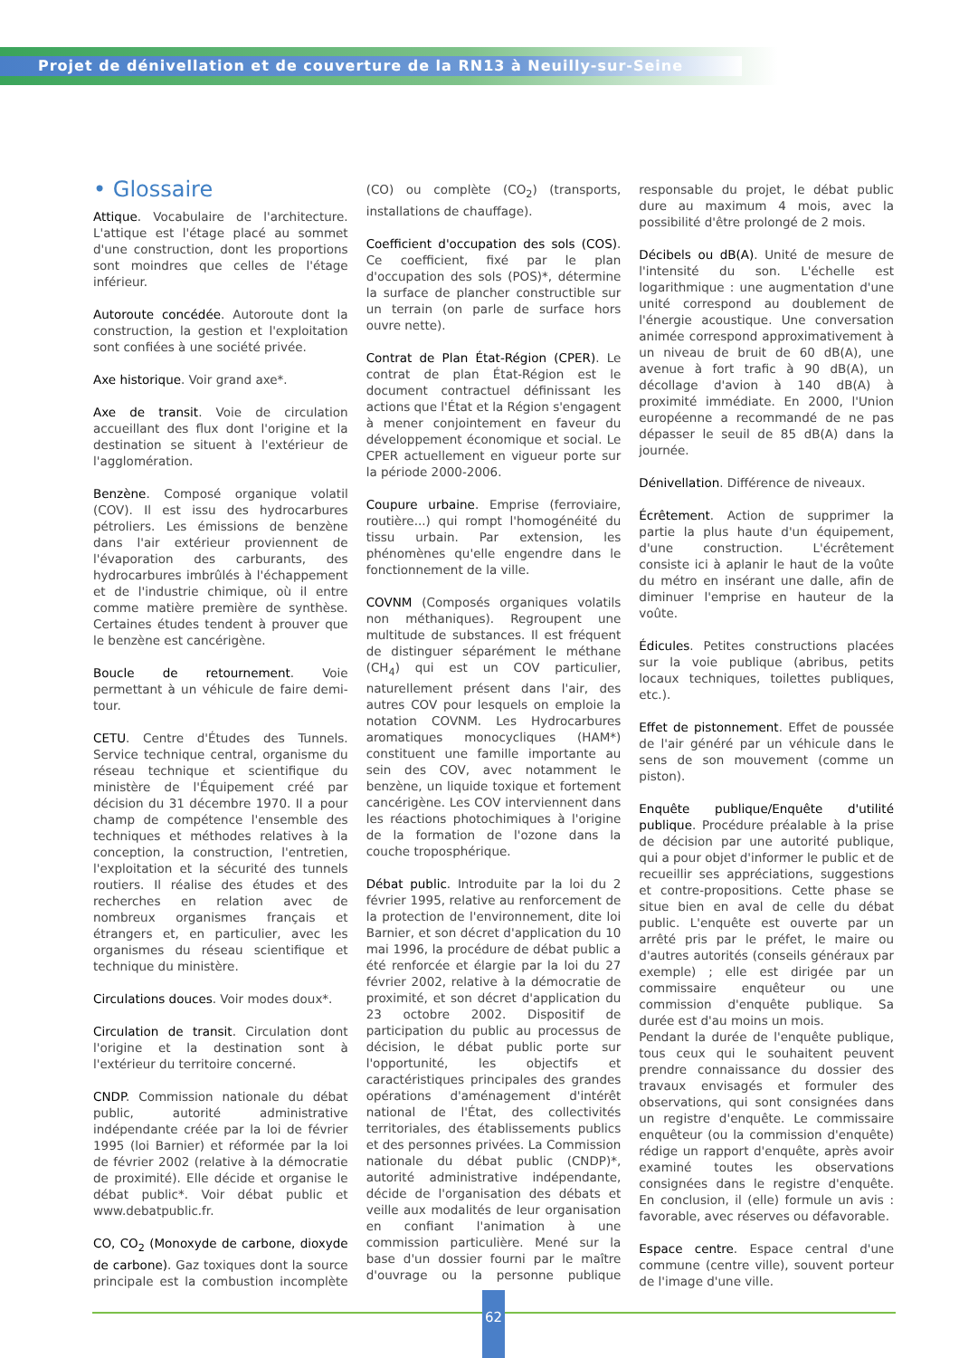Projet de dénivellation et de couverture de la RN13 à Neuilly-sur-Seine
• Glossaire
Attique. Vocabulaire de l'architecture. L'attique est l'étage placé au sommet d'une construction, dont les proportions sont moindres que celles de l'étage inférieur.
Autoroute concédée. Autoroute dont la construction, la gestion et l'exploitation sont confiées à une société privée.
Axe historique. Voir grand axe*.
Axe de transit. Voie de circulation accueillant des flux dont l'origine et la destination se situent à l'extérieur de l'agglomération.
Benzène. Composé organique volatil (COV). Il est issu des hydrocarbures pétroliers. Les émissions de benzène dans l'air extérieur proviennent de l'évaporation des carburants, des hydrocarbures imbrûlés à l'échappement et de l'industrie chimique, où il entre comme matière première de synthèse. Certaines études tendent à prouver que le benzène est cancérigène.
Boucle de retournement. Voie permettant à un véhicule de faire demi-tour.
CETU. Centre d'Études des Tunnels. Service technique central, organisme du réseau technique et scientifique du ministère de l'Équipement créé par décision du 31 décembre 1970. Il a pour champ de compétence l'ensemble des techniques et méthodes relatives à la conception, la construction, l'entretien, l'exploitation et la sécurité des tunnels routiers. Il réalise des études et des recherches en relation avec de nombreux organismes français et étrangers et, en particulier, avec les organismes du réseau scientifique et technique du ministère.
Circulations douces. Voir modes doux*.
Circulation de transit. Circulation dont l'origine et la destination sont à l'extérieur du territoire concerné.
CNDP. Commission nationale du débat public, autorité administrative indépendante créée par la loi de février 1995 (loi Barnier) et réformée par la loi de février 2002 (relative à la démocratie de proximité). Elle décide et organise le débat public*. Voir débat public et www.debatpublic.fr.
CO, CO<sub>2</sub> (Monoxyde de carbone, dioxyde de carbone). Gaz toxiques dont la source principale est la combustion incomplète (CO) ou complète (CO<sub>2</sub>) (transports, installations de chauffage).
Coefficient d'occupation des sols (COS). Ce coefficient, fixé par le plan d'occupation des sols (POS)*, détermine la surface de plancher constructible sur un terrain (on parle de surface hors ouvre nette).
Contrat de Plan État-Région (CPER). Le contrat de plan État-Région est le document contractuel définissant les actions que l'État et la Région s'engagent à mener conjointement en faveur du développement économique et social. Le CPER actuellement en vigueur porte sur la période 2000-2006.
Coupure urbaine. Emprise (ferroviaire, routière...) qui rompt l'homogénéité du tissu urbain. Par extension, les phénomènes qu'elle engendre dans le fonctionnement de la ville.
COVNM (Composés organiques volatils non méthaniques). Regroupent une multitude de substances. Il est fréquent de distinguer séparément le méthane (CH<sub>4</sub>) qui est un COV particulier, naturellement présent dans l'air, des autres COV pour lesquels on emploie la notation COVNM. Les Hydrocarbures aromatiques monocycliques (HAM*) constituent une famille importante au sein des COV, avec notamment le benzène, un liquide toxique et fortement cancérigène. Les COV interviennent dans les réactions photochimiques à l'origine de la formation de l'ozone dans la couche troposphérique.
Débat public. Introduite par la loi du 2 février 1995, relative au renforcement de la protection de l'environnement, dite loi Barnier, et son décret d'application du 10 mai 1996, la procédure de débat public a été renforcée et élargie par la loi du 27 février 2002, relative à la démocratie de proximité, et son décret d'application du 23 octobre 2002. Dispositif de participation du public au processus de décision, le débat public porte sur l'opportunité, les objectifs et caractéristiques principales des grandes opérations d'aménagement d'intérêt national de l'État, des collectivités territoriales, des établissements publics et des personnes privées. La Commission nationale du débat public (CNDP)*, autorité administrative indépendante, décide de l'organisation des débats et veille aux modalités de leur organisation en confiant l'animation à une commission particulière. Mené sur la base d'un dossier fourni par le maître d'ouvrage ou la personne publique responsable du projet, le débat public dure au maximum 4 mois, avec la possibilité d'être prolongé de 2 mois.
Décibels ou dB(A). Unité de mesure de l'intensité du son. L'échelle est logarithmique : une augmentation d'une unité correspond au doublement de l'énergie acoustique. Une conversation animée correspond approximativement à un niveau de bruit de 60 dB(A), une avenue à fort trafic à 90 dB(A), un décollage d'avion à 140 dB(A) à proximité immédiate. En 2000, l'Union européenne a recommandé de ne pas dépasser le seuil de 85 dB(A) dans la journée.
Dénivellation. Différence de niveaux.
Écrêtement. Action de supprimer la partie la plus haute d'un équipement, d'une construction. L'écrêtement consiste ici à aplanir le haut de la voûte du métro en insérant une dalle, afin de diminuer l'emprise en hauteur de la voûte.
Édicules. Petites constructions placées sur la voie publique (abribus, petits locaux techniques, toilettes publiques, etc.).
Effet de pistonnement. Effet de poussée de l'air généré par un véhicule dans le sens de son mouvement (comme un piston).
Enquête publique/Enquête d'utilité publique. Procédure préalable à la prise de décision par une autorité publique, qui a pour objet d'informer le public et de recueillir ses appréciations, suggestions et contre-propositions. Cette phase se situe bien en aval de celle du débat public. L'enquête est ouverte par un arrêté pris par le préfet, le maire ou d'autres autorités (conseils généraux par exemple) ; elle est dirigée par un commissaire enquêteur ou une commission d'enquête publique. Sa durée est d'au moins un mois.
Pendant la durée de l'enquête publique, tous ceux qui le souhaitent peuvent prendre connaissance du dossier des travaux envisagés et formuler des observations, qui sont consignées dans un registre d'enquête. Le commissaire enquêteur (ou la commission d'enquête) rédige un rapport d'enquête, après avoir examiné toutes les observations consignées dans le registre d'enquête. En conclusion, il (elle) formule un avis : favorable, avec réserves ou défavorable.
Espace centre. Espace central d'une commune (centre ville), souvent porteur de l'image d'une ville.
62